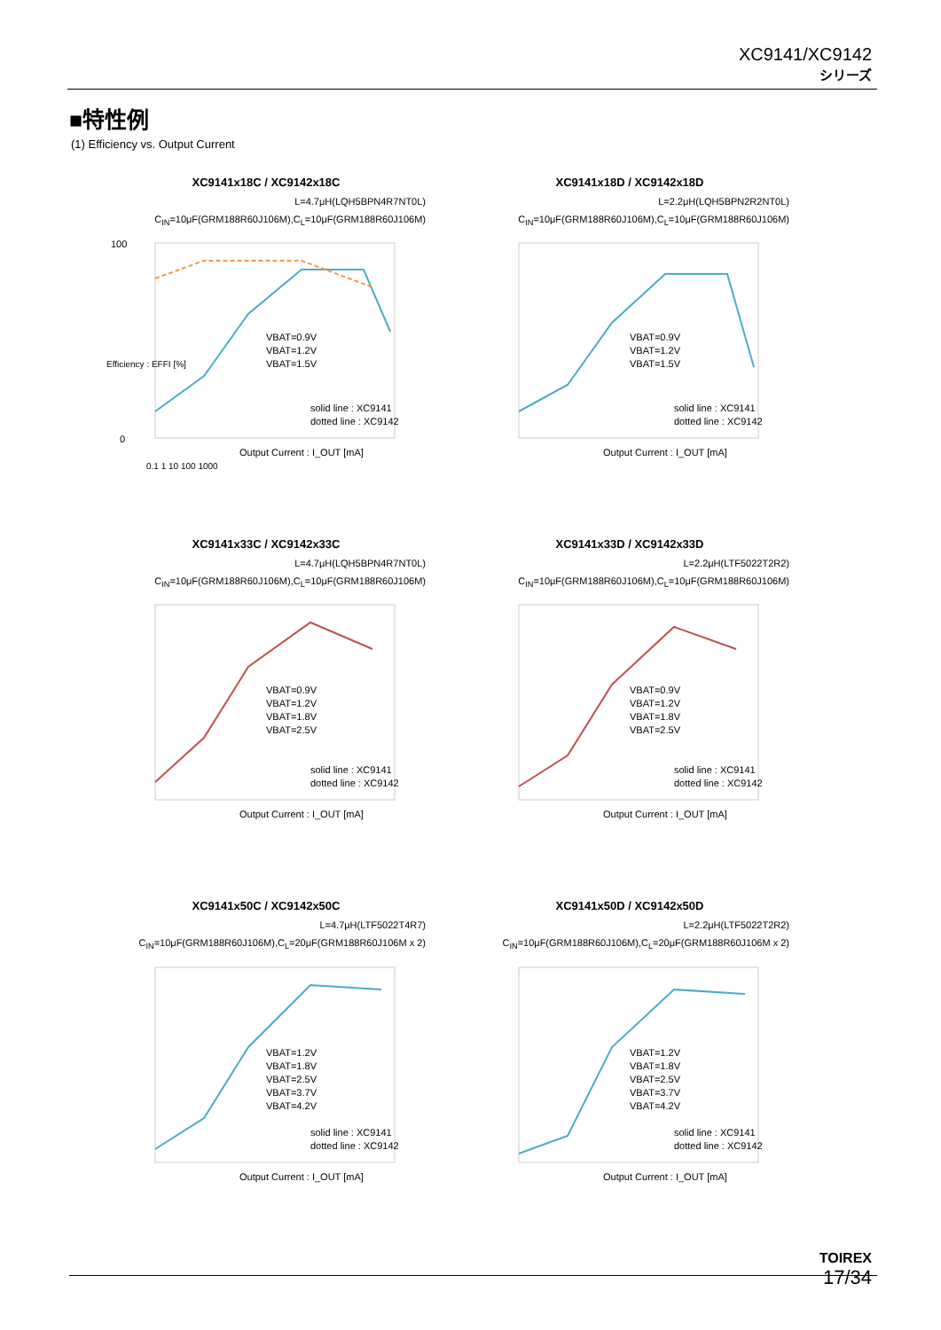XC9141/XC9142
シリーズ
■特性例
(1) Efficiency vs. Output Current
XC9141x18C / XC9142x18C
L=4.7μH(LQH5BPN4R7NT0L)
C<sub>IN</sub>=10μF(GRM188R60J106M),C<sub>L</sub>=10μF(GRM188R60J106M)
100
0
solid line : XC9141
dotted line : XC9142
Output Current : I_OUT [mA]
VBAT=0.9V
VBAT=1.2V
VBAT=1.5V
0.1 1 10 100 1000
Efficiency : EFFI [%]
XC9141x18D / XC9142x18D
L=2.2μH(LQH5BPN2R2NT0L)
C<sub>IN</sub>=10μF(GRM188R60J106M),C<sub>L</sub>=10μF(GRM188R60J106M)
solid line : XC9141
dotted line : XC9142
Output Current : I_OUT [mA]
VBAT=0.9V
VBAT=1.2V
VBAT=1.5V
XC9141x33C / XC9142x33C
L=4.7μH(LQH5BPN4R7NT0L)
C<sub>IN</sub>=10μF(GRM188R60J106M),C<sub>L</sub>=10μF(GRM188R60J106M)
solid line : XC9141
dotted line : XC9142
Output Current : I_OUT [mA]
VBAT=0.9V
VBAT=1.2V
VBAT=1.8V
VBAT=2.5V
XC9141x33D / XC9142x33D
L=2.2μH(LTF5022T2R2)
C<sub>IN</sub>=10μF(GRM188R60J106M),C<sub>L</sub>=10μF(GRM188R60J106M)
solid line : XC9141
dotted line : XC9142
Output Current : I_OUT [mA]
VBAT=0.9V
VBAT=1.2V
VBAT=1.8V
VBAT=2.5V
XC9141x50C / XC9142x50C
L=4.7μH(LTF5022T4R7)
C<sub>IN</sub>=10μF(GRM188R60J106M),C<sub>L</sub>=20μF(GRM188R60J106M x 2)
solid line : XC9141
dotted line : XC9142
Output Current : I_OUT [mA]
VBAT=1.2V
VBAT=1.8V
VBAT=2.5V
VBAT=3.7V
VBAT=4.2V
XC9141x50D / XC9142x50D
L=2.2μH(LTF5022T2R2)
C<sub>IN</sub>=10μF(GRM188R60J106M),C<sub>L</sub>=20μF(GRM188R60J106M x 2)
solid line : XC9141
dotted line : XC9142
Output Current : I_OUT [mA]
VBAT=1.2V
VBAT=1.8V
VBAT=2.5V
VBAT=3.7V
VBAT=4.2V
TOIREX
17/34